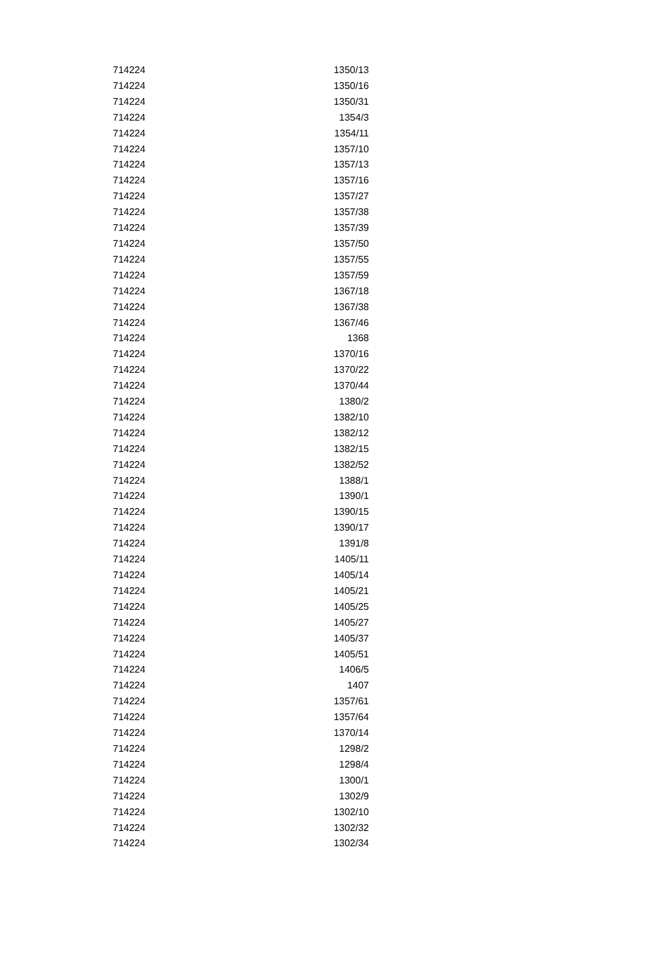| 714224 | 1350/13 |
| 714224 | 1350/16 |
| 714224 | 1350/31 |
| 714224 | 1354/3 |
| 714224 | 1354/11 |
| 714224 | 1357/10 |
| 714224 | 1357/13 |
| 714224 | 1357/16 |
| 714224 | 1357/27 |
| 714224 | 1357/38 |
| 714224 | 1357/39 |
| 714224 | 1357/50 |
| 714224 | 1357/55 |
| 714224 | 1357/59 |
| 714224 | 1367/18 |
| 714224 | 1367/38 |
| 714224 | 1367/46 |
| 714224 | 1368 |
| 714224 | 1370/16 |
| 714224 | 1370/22 |
| 714224 | 1370/44 |
| 714224 | 1380/2 |
| 714224 | 1382/10 |
| 714224 | 1382/12 |
| 714224 | 1382/15 |
| 714224 | 1382/52 |
| 714224 | 1388/1 |
| 714224 | 1390/1 |
| 714224 | 1390/15 |
| 714224 | 1390/17 |
| 714224 | 1391/8 |
| 714224 | 1405/11 |
| 714224 | 1405/14 |
| 714224 | 1405/21 |
| 714224 | 1405/25 |
| 714224 | 1405/27 |
| 714224 | 1405/37 |
| 714224 | 1405/51 |
| 714224 | 1406/5 |
| 714224 | 1407 |
| 714224 | 1357/61 |
| 714224 | 1357/64 |
| 714224 | 1370/14 |
| 714224 | 1298/2 |
| 714224 | 1298/4 |
| 714224 | 1300/1 |
| 714224 | 1302/9 |
| 714224 | 1302/10 |
| 714224 | 1302/32 |
| 714224 | 1302/34 |